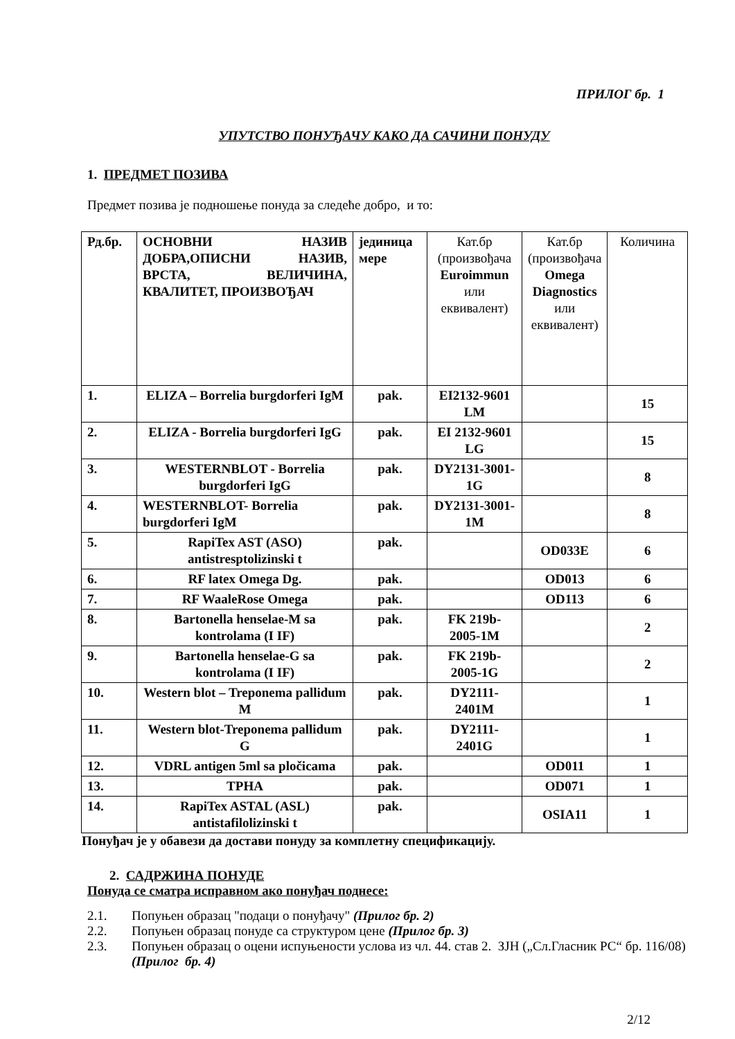ПРИЛОГ бр. 1
УПУТСТВО ПОНУЂАЧУ КАКО ДА САЧИНИ ПОНУДУ
1. ПРЕДМЕТ ПОЗИВА
Предмет позива је подношење понуда за следеће добро, и то:
| Рд.бр. | ОСНОВНИ НАЗИВ ДОБРА,ОПИСНИ НАЗИВ, ВРСТА, ВЕЛИЧИНА, КВАЛИТЕТ, ПРОИЗВОЂАЧ | јединица мере | Кат.бр (произвођача Euroimmun или еквивалент) | Кат.бр (произвођача Omega Diagnostics или еквивалент) | Количина |
| --- | --- | --- | --- | --- | --- |
| 1. | ELIZA – Borrelia burgdorferi IgM | pak. | EI2132-9601 LM | | 15 |
| 2. | ELIZA - Borrelia burgdorferi IgG | pak. | EI 2132-9601 LG | | 15 |
| 3. | WESTERNBLOT - Borrelia burgdorferi IgG | pak. | DY2131-3001-1G | | 8 |
| 4. | WESTERNBLOT- Borrelia burgdorferi IgM | pak. | DY2131-3001-1M | | 8 |
| 5. | RapiTex AST (ASO) antistresptolizinski t | pak. | | OD033E | 6 |
| 6. | RF latex Omega Dg. | pak. | | OD013 | 6 |
| 7. | RF WaaleRose Omega | pak. | | OD113 | 6 |
| 8. | Bartonella henselae-M sa kontrolama (I IF) | pak. | FK 219b-2005-1M | | 2 |
| 9. | Bartonella henselae-G sa kontrolama (I IF) | pak. | FK 219b-2005-1G | | 2 |
| 10. | Western blot – Treponema pallidum M | pak. | DY2111-2401M | | 1 |
| 11. | Western blot-Treponema pallidum G | pak. | DY2111-2401G | | 1 |
| 12. | VDRL antigen 5ml sa pločicama | pak. | | OD011 | 1 |
| 13. | TPHA | pak. | | OD071 | 1 |
| 14. | RapiTex ASTAL (ASL) antistafilolizinski t | pak. | | OSIA11 | 1 |
Понуђач је у обавези да достави понуду за комплетну спецификацију.
2. САДРЖИНА ПОНУДЕ
Понуда се сматра исправном ако понуђач поднесе:
2.1. Попуњен образац "подаци о понуђачу" (Прилог бр. 2)
2.2. Попуњен образац понуде са структуром цене (Прилог бр. 3)
2.3. Попуњен образац о оцени испуњености услова из чл. 44. став 2. ЗЈН („Сл.Гласник РС“ бр. 116/08) (Прилог бр. 4)
2/12